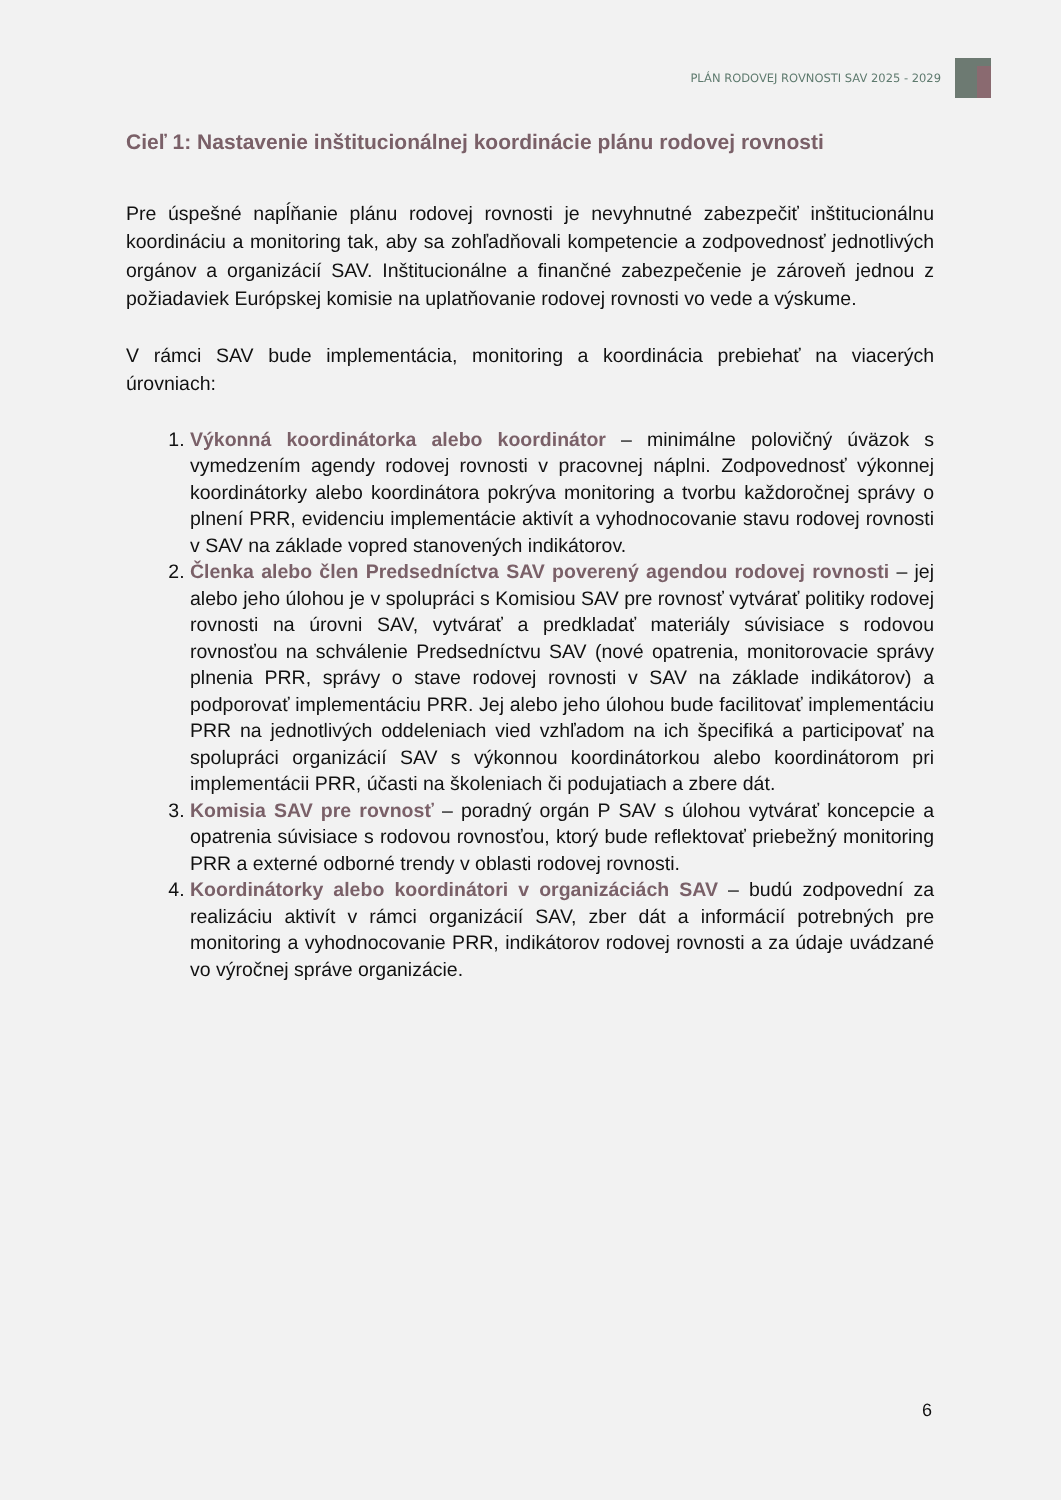PLÁN RODOVEJ ROVNOSTI SAV 2025 - 2029
Cieľ 1: Nastavenie inštitucionálnej koordinácie plánu rodovej rovnosti
Pre úspešné napĺňanie plánu rodovej rovnosti je nevyhnutné zabezpečiť inštitucionálnu koordináciu a monitoring tak, aby sa zohľadňovali kompetencie a zodpovednosť jednotlivých orgánov a organizácií SAV. Inštitucionálne a finančné zabezpečenie je zároveň jednou z požiadaviek Európskej komisie na uplatňovanie rodovej rovnosti vo vede a výskume.
V rámci SAV bude implementácia, monitoring a koordinácia prebiehať na viacerých úrovniach:
1. Výkonná koordinátorka alebo koordinátor – minimálne polovičný úväzok s vymedzením agendy rodovej rovnosti v pracovnej náplni. Zodpovednosť výkonnej koordinátorky alebo koordinátora pokrýva monitoring a tvorbu každoročnej správy o plnení PRR, evidenciu implementácie aktivít a vyhodnocovanie stavu rodovej rovnosti v SAV na základe vopred stanovených indikátorov.
2. Členka alebo člen Predsedníctva SAV poverený agendou rodovej rovnosti – jej alebo jeho úlohou je v spolupráci s Komisiou SAV pre rovnosť vytvárať politiky rodovej rovnosti na úrovni SAV, vytvárať a predkladať materiály súvisiace s rodovou rovnosťou na schválenie Predsedníctvu SAV (nové opatrenia, monitorovacie správy plnenia PRR, správy o stave rodovej rovnosti v SAV na základe indikátorov) a podporovať implementáciu PRR. Jej alebo jeho úlohou bude facilitovať implementáciu PRR na jednotlivých oddeleniach vied vzhľadom na ich špecifiká a participovať na spolupráci organizácií SAV s výkonnou koordinátorkou alebo koordinátorom pri implementácii PRR, účasti na školeniach či podujatiach a zbere dát.
3. Komisia SAV pre rovnosť – poradný orgán P SAV s úlohou vytvárať koncepcie a opatrenia súvisiace s rodovou rovnosťou, ktorý bude reflektovať priebežný monitoring PRR a externé odborné trendy v oblasti rodovej rovnosti.
4. Koordinátorky alebo koordinátori v organizáciách SAV – budú zodpovední za realizáciu aktivít v rámci organizácií SAV, zber dát a informácií potrebných pre monitoring a vyhodnocovanie PRR, indikátorov rodovej rovnosti a za údaje uvádzané vo výročnej správe organizácie.
6